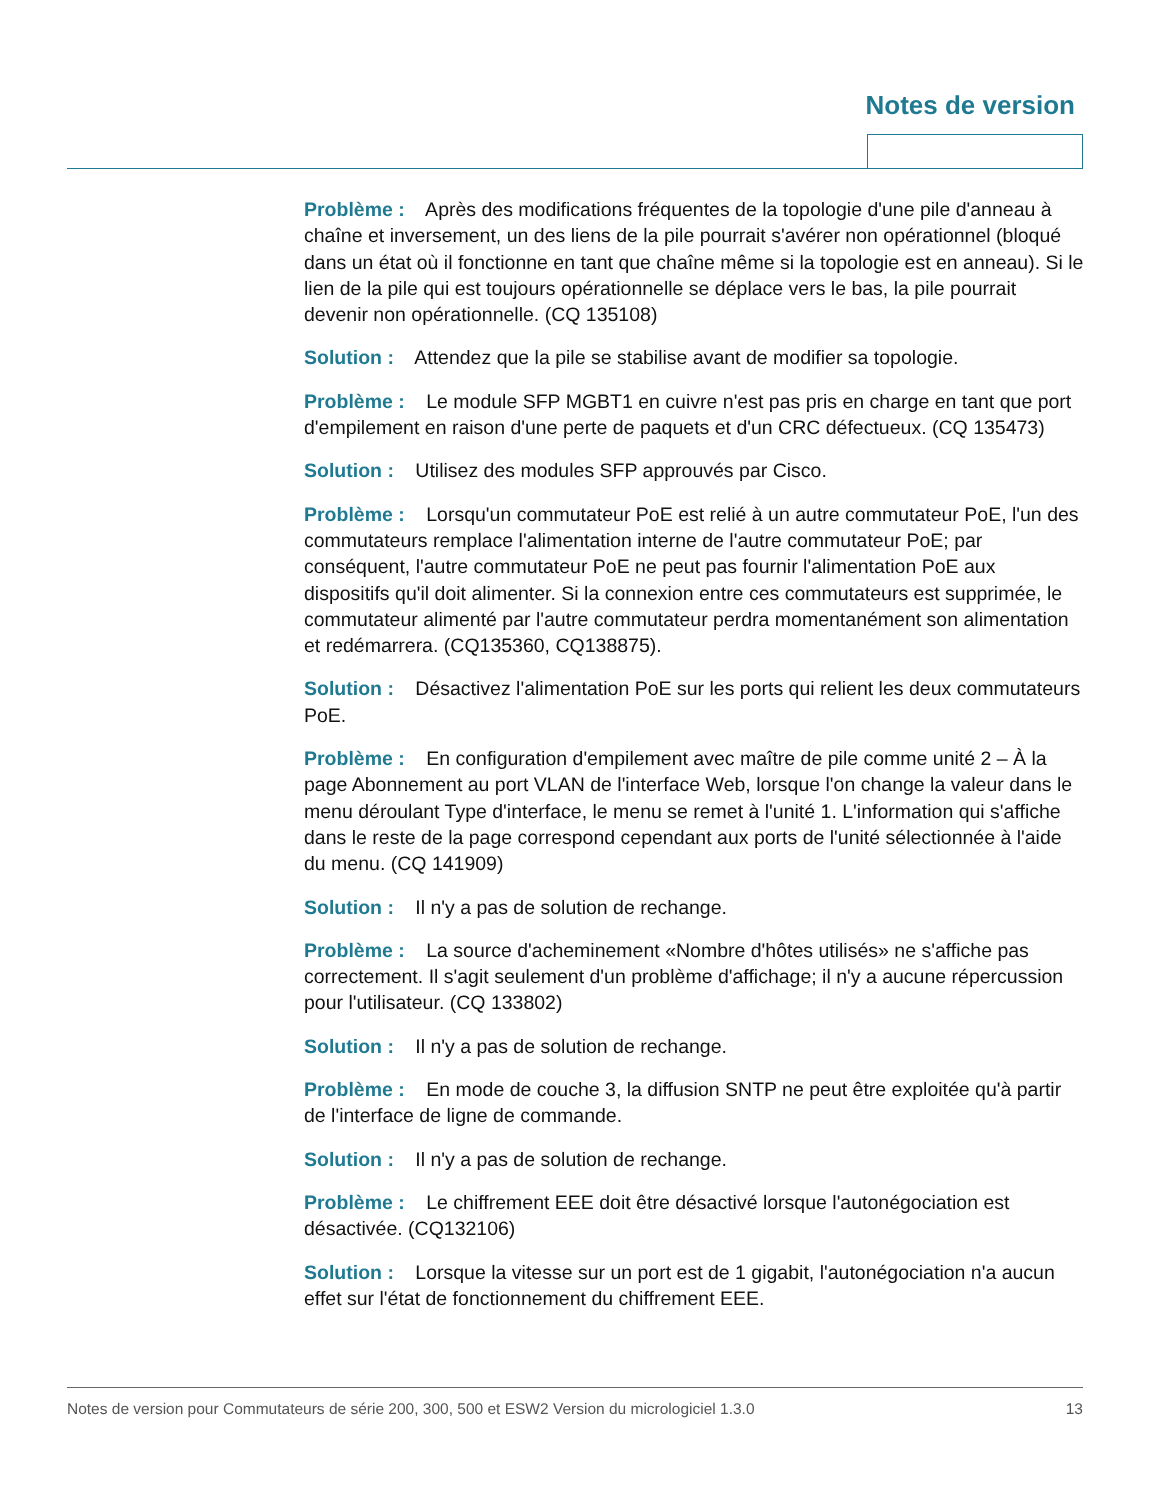Notes de version
Problème : Après des modifications fréquentes de la topologie d'une pile d'anneau à chaîne et inversement, un des liens de la pile pourrait s'avérer non opérationnel (bloqué dans un état où il fonctionne en tant que chaîne même si la topologie est en anneau). Si le lien de la pile qui est toujours opérationnelle se déplace vers le bas, la pile pourrait devenir non opérationnelle. (CQ 135108)
Solution : Attendez que la pile se stabilise avant de modifier sa topologie.
Problème : Le module SFP MGBT1 en cuivre n'est pas pris en charge en tant que port d'empilement en raison d'une perte de paquets et d'un CRC défectueux. (CQ 135473)
Solution : Utilisez des modules SFP approuvés par Cisco.
Problème : Lorsqu'un commutateur PoE est relié à un autre commutateur PoE, l'un des commutateurs remplace l'alimentation interne de l'autre commutateur PoE; par conséquent, l'autre commutateur PoE ne peut pas fournir l'alimentation PoE aux dispositifs qu'il doit alimenter. Si la connexion entre ces commutateurs est supprimée, le commutateur alimenté par l'autre commutateur perdra momentanément son alimentation et redémarrera. (CQ135360, CQ138875).
Solution : Désactivez l'alimentation PoE sur les ports qui relient les deux commutateurs PoE.
Problème : En configuration d'empilement avec maître de pile comme unité 2 – À la page Abonnement au port VLAN de l'interface Web, lorsque l'on change la valeur dans le menu déroulant Type d'interface, le menu se remet à l'unité 1. L'information qui s'affiche dans le reste de la page correspond cependant aux ports de l'unité sélectionnée à l'aide du menu. (CQ 141909)
Solution : Il n'y a pas de solution de rechange.
Problème : La source d'acheminement «Nombre d'hôtes utilisés» ne s'affiche pas correctement. Il s'agit seulement d'un problème d'affichage; il n'y a aucune répercussion pour l'utilisateur. (CQ 133802)
Solution : Il n'y a pas de solution de rechange.
Problème : En mode de couche 3, la diffusion SNTP ne peut être exploitée qu'à partir de l'interface de ligne de commande.
Solution : Il n'y a pas de solution de rechange.
Problème : Le chiffrement EEE doit être désactivé lorsque l'autonégociation est désactivée. (CQ132106)
Solution : Lorsque la vitesse sur un port est de 1 gigabit, l'autonégociation n'a aucun effet sur l'état de fonctionnement du chiffrement EEE.
Notes de version pour Commutateurs de série 200, 300, 500 et ESW2 Version du micrologiciel 1.3.0 13